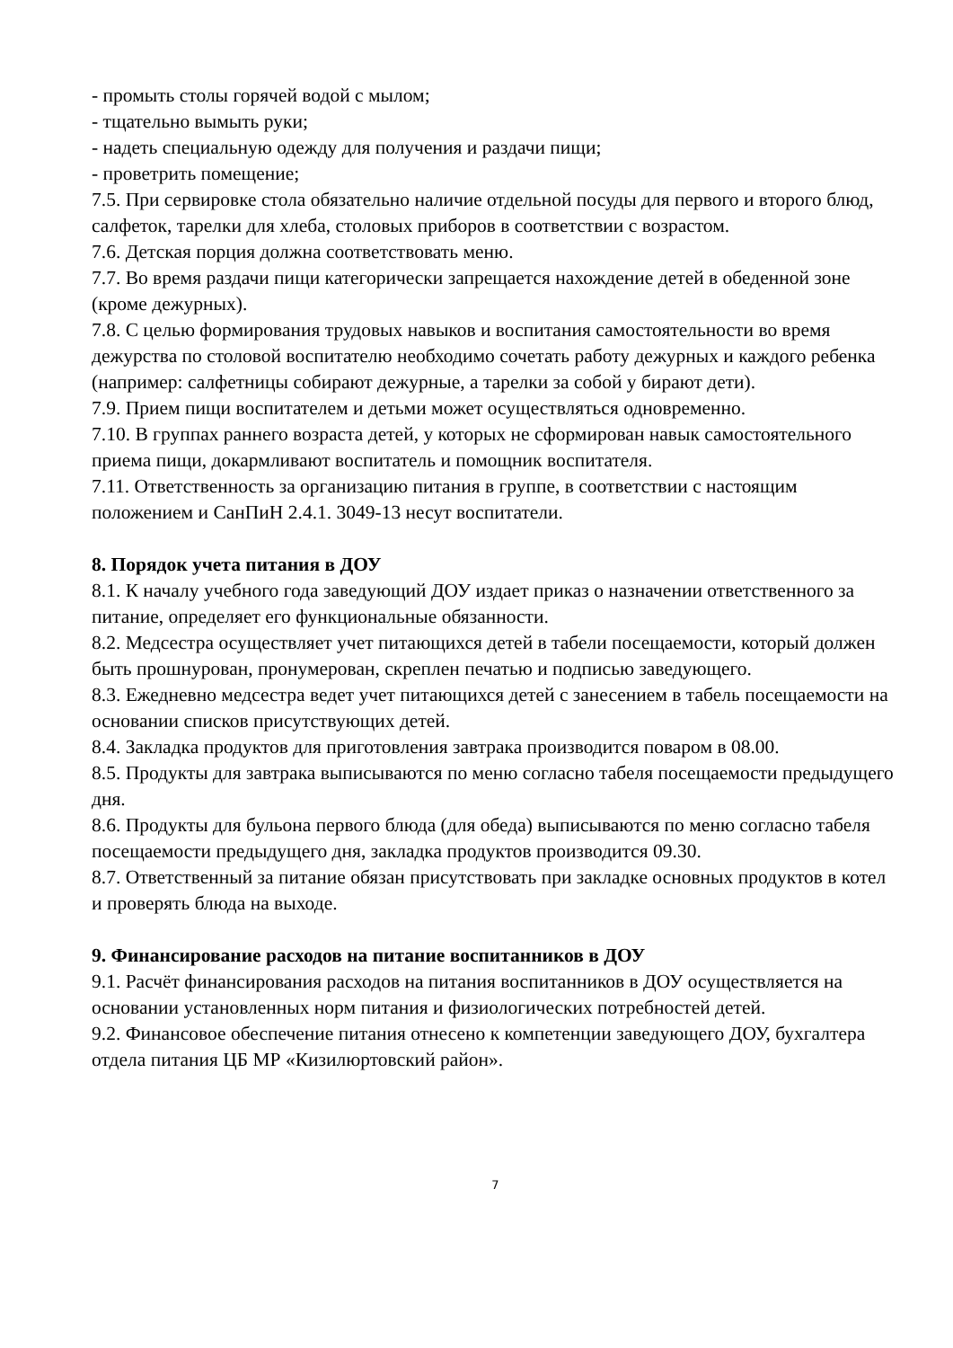- промыть столы горячей водой с мылом;
- тщательно вымыть руки;
- надеть специальную одежду для получения и раздачи пищи;
- проветрить помещение;
7.5. При сервировке стола обязательно наличие отдельной посуды для первого и второго блюд, салфеток, тарелки для хлеба, столовых приборов в соответствии с возрастом.
7.6. Детская порция должна соответствовать меню.
7.7. Во время раздачи пищи категорически запрещается нахождение детей в обеденной зоне (кроме дежурных).
7.8. С целью формирования трудовых навыков и воспитания самостоятельности во время дежурства по столовой воспитателю необходимо сочетать работу дежурных и каждого ребенка (например: салфетницы собирают дежурные, а тарелки за собой у бирают дети).
7.9. Прием пищи воспитателем и детьми может осуществляться одновременно.
7.10. В группах раннего возраста детей, у которых не сформирован навык самостоятельного приема пищи, докармливают воспитатель и помощник воспитателя.
7.11. Ответственность за организацию питания в группе, в соответствии с настоящим положением и СанПиН 2.4.1. 3049-13 несут воспитатели.
8. Порядок учета питания в ДОУ
8.1. К началу учебного года заведующий ДОУ издает приказ о назначении ответственного за питание, определяет его функциональные обязанности.
8.2. Медсестра осуществляет учет питающихся детей в табели посещаемости, который должен быть прошнурован, пронумерован, скреплен печатью и подписью заведующего.
8.3. Ежедневно медсестра ведет учет питающихся детей с занесением в табель посещаемости на основании списков присутствующих детей.
8.4. Закладка продуктов для приготовления завтрака производится поваром в 08.00.
8.5. Продукты для завтрака выписываются по меню согласно табеля посещаемости предыдущего дня.
8.6. Продукты для бульона первого блюда (для обеда) выписываются по меню согласно табеля посещаемости предыдущего дня, закладка продуктов производится 09.30.
8.7. Ответственный за питание обязан присутствовать при закладке основных продуктов в котел и проверять блюда на выходе.
9. Финансирование расходов на питание воспитанников в ДОУ
9.1. Расчёт финансирования расходов на питания воспитанников в ДОУ осуществляется на основании установленных норм питания и физиологических потребностей детей.
9.2. Финансовое обеспечение питания отнесено к компетенции заведующего ДОУ, бухгалтера отдела питания ЦБ МР «Кизилюртовский район».
7